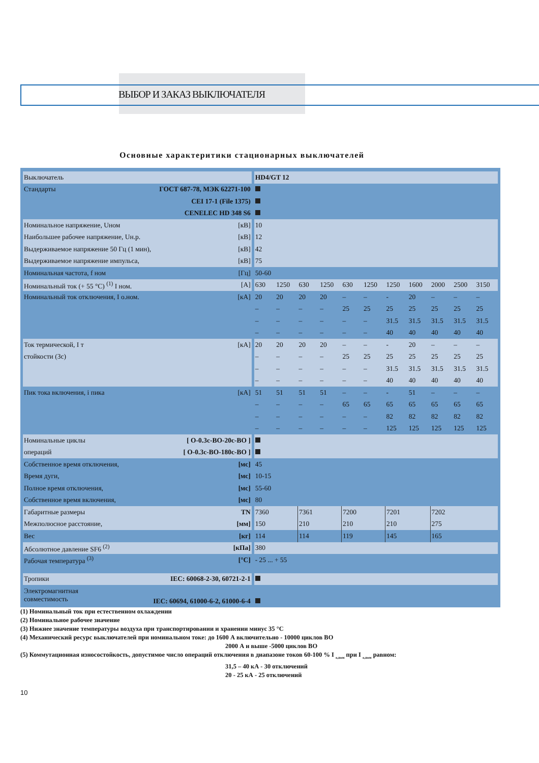ВЫБОР И ЗАКАЗ ВЫКЛЮЧАТЕЛЯ
Основные характеритики стационарных выключателей
| Выключатель | | | HD4/GT 12 | | | | | | | | | | |
| Стандарты | ГОСТ 687-78, МЭК 62271-100 | | | | | | | | | | | | |
| | CEI 17-1 (File 1375) | | | | | | | | | | | | |
| | CENELEC HD 348 S6 | | | | | | | | | | | | |
| Номинальное напряжение, Uном | [кВ] | | 10 | | | | | | | | | | |
| Наибольшее рабочее напряжение, Uн.р. | [кВ] | | 12 | | | | | | | | | | |
| Выдерживаемое напряжение 50 Гц (1 мин), | [кВ] | | 42 | | | | | | | | | | |
| Выдерживаемое напряжение импульса, | [кВ] | | 75 | | | | | | | | | | |
| Номинальная частота, f ном | [Гц] | | 50-60 | | | | | | | | | | |
| Номинальный ток (+ 55 °C) <sup>(1)</sup> I ном. | [A] | | 630 | 1250 | 630 | 1250 | 630 | 1250 | 1250 | 1600 | 2000 | 2500 | 3150 |
| Номинальный ток отключения, I о.ном. | [кA] | | 20 | 20 | 20 | 20 | – | – | - | 20 | – | – | – |
| | | | – | – | – | – | 25 | 25 | 25 | 25 | 25 | 25 | 25 |
| | | | – | – | – | – | – | – | 31.5 | 31.5 | 31.5 | 31.5 | 31.5 |
| | | | – | – | – | – | – | – | 40 | 40 | 40 | 40 | 40 |
| Ток термической, I т | [кA] | | 20 | 20 | 20 | 20 | – | – | - | 20 | – | – | – |
| стойкости (3с) | | | – | – | – | – | 25 | 25 | 25 | 25 | 25 | 25 | 25 |
| | | | – | – | – | – | – | – | 31.5 | 31.5 | 31.5 | 31.5 | 31.5 |
| | | | – | – | – | – | – | – | 40 | 40 | 40 | 40 | 40 |
| Пик тока включения, i пика | [кA] | | 51 | 51 | 51 | 51 | – | – | - | 51 | – | – | – |
| | | | – | – | – | – | 65 | 65 | 65 | 65 | 65 | 65 | 65 |
| | | | – | – | – | – | – | – | 82 | 82 | 82 | 82 | 82 |
| | | | – | – | – | – | – | – | 125 | 125 | 125 | 125 | 125 |
| Номинальные циклы | [ O-0.3c-BO-20c-BO ] | | | | | | | | | | | | |
| операций | [ O-0.3c-BO-180c-BO ] | | | | | | | | | | | | |
| Собственное время отключения, | [мс] | | 45 | | | | | | | | | | |
| Время дуги, | [мс] | | 10-15 | | | | | | | | | | |
| Полное время отключения, | [мс] | | 55-60 | | | | | | | | | | |
| Собственное время включения, | [мс] | | 80 | | | | | | | | | | |
| Габаритные размеры | TN | | 7360 | | 7361 | | 7200 | | 7201 | | 7202 | | |
| Межполюсное расстояние, | [мм] | | 150 | | 210 | | 210 | | 210 | | 275 | | |
| Вес | [кг] | | 114 | | 114 | | 119 | | 145 | | 165 | | |
| Абсолютное давление SF6 <sup>(2)</sup> | [кПа] | | 380 | | | | | | | | | | |
| Рабочая температура <sup>(3)</sup> | [°C] | | - 25 ... + 55 | | | | | | | | | | |
| Тропики | IEC: 60068-2-30, 60721-2-1 | | | | | | | | | | | | |
| Электромагнитная совместимость | IEC: 60694, 61000-6-2, 61000-6-4 | | | | | | | | | | | | |
(1) Номинальный ток при естественном охлаждении
(2) Номинальное рабочее значение
(3) Нижнее значение температуры воздуха при транспортировании и хранении минус 35 °С
(4) Механический ресурс выключателей при номинальном токе: до 1600 А включительно - 10000 циклов ВО
2000 А и выше -5000 циклов ВО
(5) Коммутационная износостойкость, допустимое число операций отключения в диапазоне токов 60-100 % I <sub>о,ном</sub> при I <sub>о,ном</sub> равном:
31,5 – 40 кА - 30 отключений
20 - 25 кА - 25 отключений
10